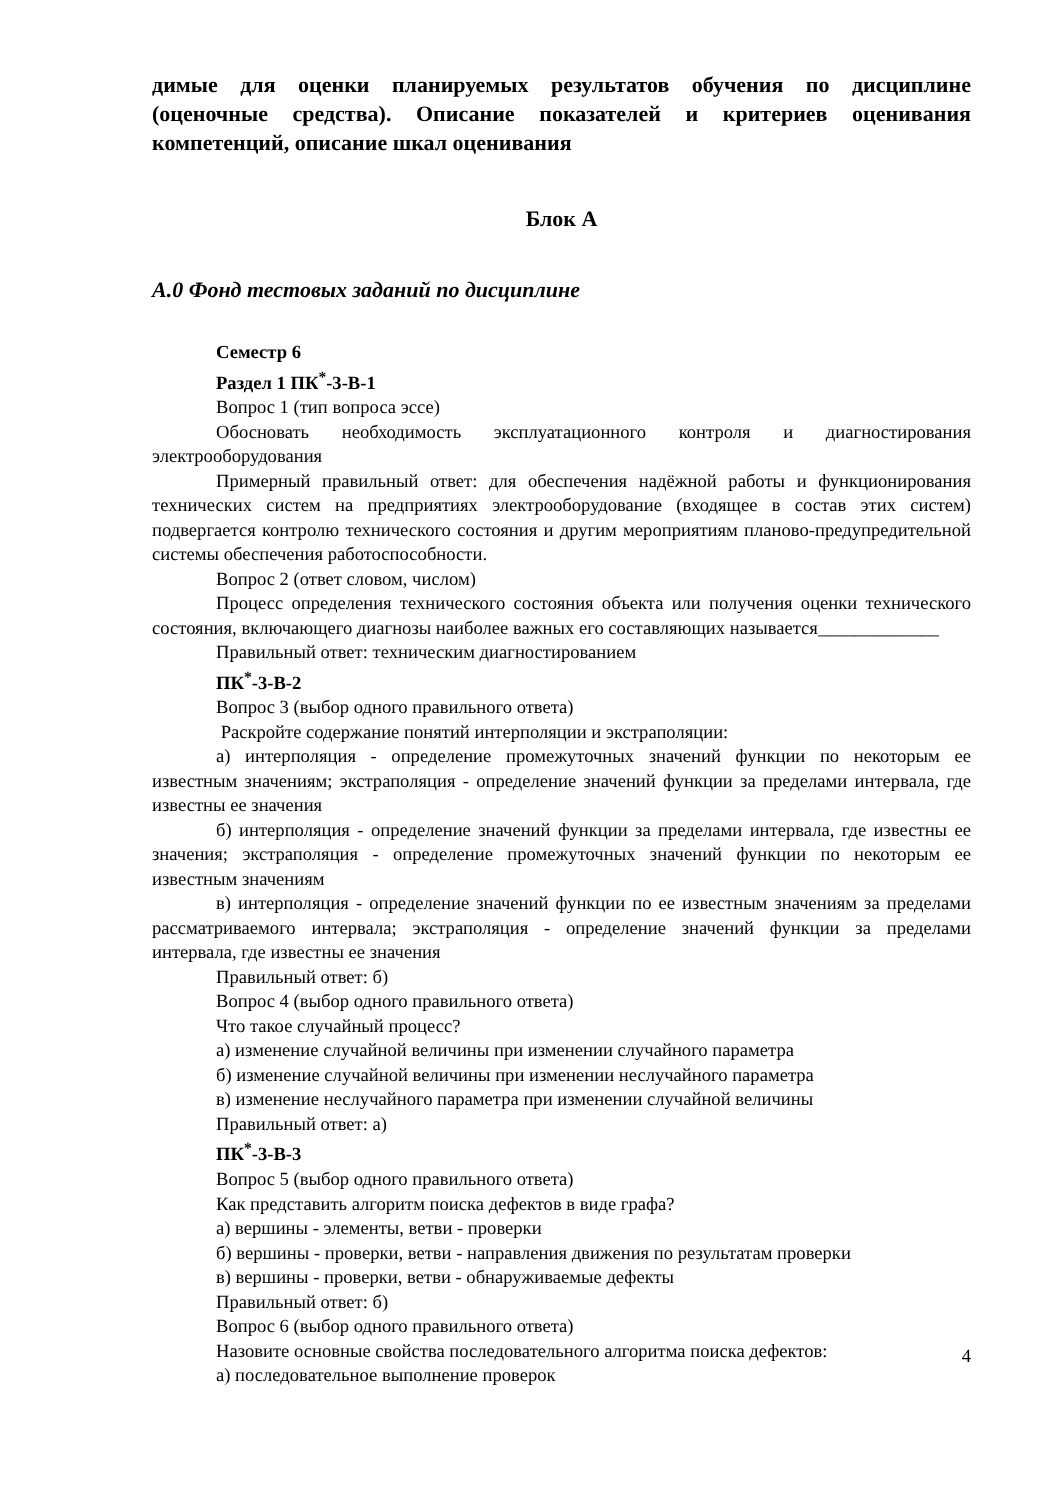димые для оценки планируемых результатов обучения по дисциплине (оценочные средства). Описание показателей и критериев оценивания компетенций, описание шкал оценивания
Блок А
А.0 Фонд тестовых заданий по дисциплине
Семестр 6
Раздел 1 ПК<sup>*</sup>-3-В-1
Вопрос 1 (тип вопроса эссе)
Обосновать необходимость эксплуатационного контроля и диагностирования электрооборудования
Примерный правильный ответ: для обеспечения надёжной работы и функционирования технических систем на предприятиях электрооборудование (входящее в состав этих систем) подвергается контролю технического состояния и другим мероприятиям планово-предупредительной системы обеспечения работоспособности.
Вопрос 2 (ответ словом, числом)
Процесс определения технического состояния объекта или получения оценки технического состояния, включающего диагнозы наиболее важных его составляющих называется_____________
Правильный ответ: техническим диагностированием
ПК<sup>*</sup>-3-В-2
Вопрос 3 (выбор одного правильного ответа)
Раскройте содержание понятий интерполяции и экстраполяции:
а) интерполяция - определение промежуточных значений функции по некоторым ее известным значениям; экстраполяция - определение значений функции за пределами интервала, где известны ее значения
б) интерполяция - определение значений функции за пределами интервала, где известны ее значения; экстраполяция - определение промежуточных значений функции по некоторым ее известным значениям
в) интерполяция - определение значений функции по ее известным значениям за пределами рассматриваемого интервала; экстраполяция - определение значений функции за пределами интервала, где известны ее значения
Правильный ответ: б)
Вопрос 4 (выбор одного правильного ответа)
Что такое случайный процесс?
а) изменение случайной величины при изменении случайного параметра
б) изменение случайной величины при изменении неслучайного параметра
в) изменение неслучайного параметра при изменении случайной величины
Правильный ответ: а)
ПК<sup>*</sup>-3-В-3
Вопрос 5 (выбор одного правильного ответа)
Как представить алгоритм поиска дефектов в виде графа?
а) вершины - элементы, ветви - проверки
б) вершины - проверки, ветви - направления движения по результатам проверки
в) вершины - проверки, ветви - обнаруживаемые дефекты
Правильный ответ: б)
Вопрос 6 (выбор одного правильного ответа)
Назовите основные свойства последовательного алгоритма поиска дефектов:
а) последовательное выполнение проверок
4